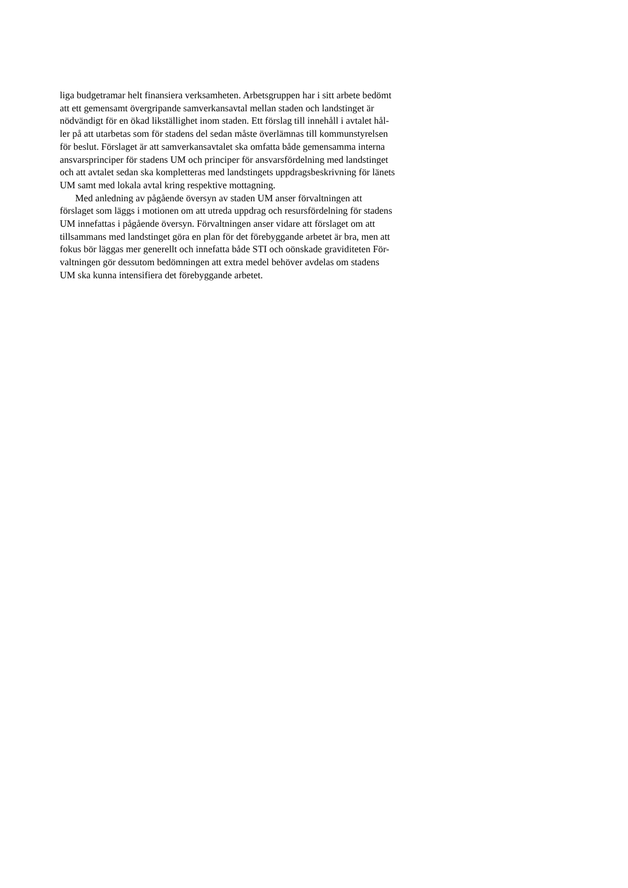liga budgetramar helt finansiera verksamheten. Arbetsgruppen har i sitt arbete bedömt
att ett gemensamt övergripande samverkansavtal mellan staden och landstinget är
nödvändigt för en ökad likställighet inom staden. Ett förslag till innehåll i avtalet hål-
ler på att utarbetas som för stadens del sedan måste överlämnas till kommunstyrelsen
för beslut. Förslaget är att samverkansavtalet ska omfatta både gemensamma interna
ansvarsprinciper för stadens UM och principer för ansvarsfördelning med landstinget
och att avtalet sedan ska kompletteras med landstingets uppdragsbeskrivning för länets
UM samt med lokala avtal kring respektive mottagning.
Med anledning av pågående översyn av staden UM anser förvaltningen att
förslaget som läggs i motionen om att utreda uppdrag och resursfördelning för stadens
UM innefattas i pågående översyn. Förvaltningen anser vidare att förslaget om att
tillsammans med landstinget göra en plan för det förebyggande arbetet är bra, men att
fokus bör läggas mer generellt och innefatta både STI och oönskade graviditeten För-
valtningen gör dessutom bedömningen att extra medel behöver avdelas om stadens
UM ska kunna intensifiera det förebyggande arbetet.